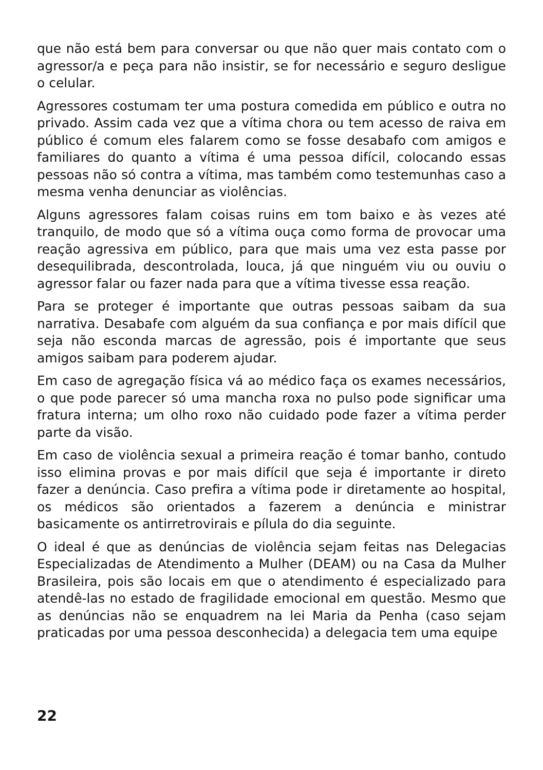que não está bem para conversar ou que não quer mais contato com o agressor/a e peça para não insistir, se for necessário e seguro desligue o celular.
Agressores costumam ter uma postura comedida em público e outra no privado. Assim cada vez que a vítima chora ou tem acesso de raiva em público é comum eles falarem como se fosse desabafo com amigos e familiares do quanto a vítima é uma pessoa difícil, colocando essas pessoas não só contra a vítima, mas também como testemunhas caso a mesma venha denunciar as violências.
Alguns agressores falam coisas ruins em tom baixo e às vezes até tranquilo, de modo que só a vítima ouça como forma de provocar uma reação agressiva em público, para que mais uma vez esta passe por desequilibrada, descontrolada, louca, já que ninguém viu ou ouviu o agressor falar ou fazer nada para que a vítima tivesse essa reação.
Para se proteger é importante que outras pessoas saibam da sua narrativa. Desabafe com alguém da sua confiança e por mais difícil que seja não esconda marcas de agressão, pois é importante que seus amigos saibam para poderem ajudar.
Em caso de agregação física vá ao médico faça os exames necessários, o que pode parecer só uma mancha roxa no pulso pode significar uma fratura interna; um olho roxo não cuidado pode fazer a vítima perder parte da visão.
Em caso de violência sexual a primeira reação é tomar banho, contudo isso elimina provas e por mais difícil que seja é importante ir direto fazer a denúncia. Caso prefira a vítima pode ir diretamente ao hospital, os médicos são orientados a fazerem a denúncia e ministrar basicamente os antirretrovirais e pílula do dia seguinte.
O ideal é que as denúncias de violência sejam feitas nas Delegacias Especializadas de Atendimento a Mulher (DEAM) ou na Casa da Mulher Brasileira, pois são locais em que o atendimento é especializado para atendê-las no estado de fragilidade emocional em questão. Mesmo que as denúncias não se enquadrem na lei Maria da Penha (caso sejam praticadas por uma pessoa desconhecida) a delegacia tem uma equipe
22